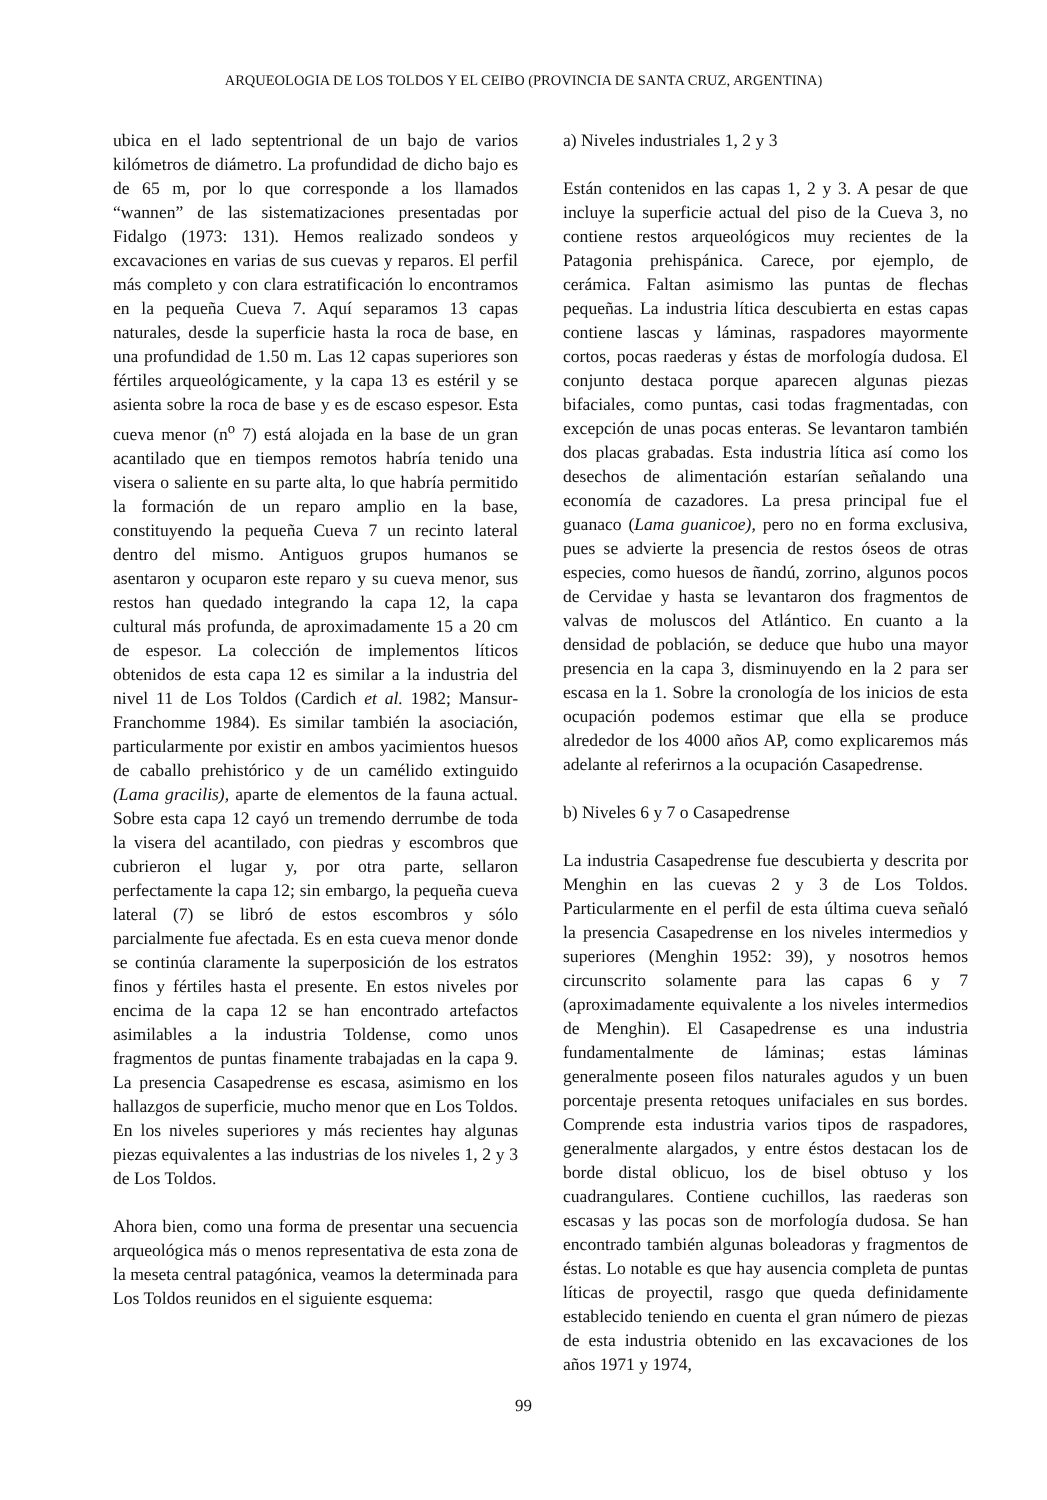ARQUEOLOGIA DE LOS TOLDOS Y EL CEIBO (PROVINCIA DE SANTA CRUZ, ARGENTINA)
ubica en el lado septentrional de un bajo de varios kilómetros de diámetro. La profundidad de dicho bajo es de 65 m, por lo que corresponde a los llamados “wannen” de las sistematizaciones presentadas por Fidalgo (1973: 131). Hemos realizado sondeos y excavaciones en varias de sus cuevas y reparos. El perfil más completo y con clara estratificación lo encontramos en la pequeña Cueva 7. Aquí separamos 13 capas naturales, desde la superficie hasta la roca de base, en una profundidad de 1.50 m. Las 12 capas superiores son fértiles arqueológicamente, y la capa 13 es estéril y se asienta sobre la roca de base y es de escaso espesor. Esta cueva menor (n<sup>o</sup> 7) está alojada en la base de un gran acantilado que en tiempos remotos habría tenido una visera o saliente en su parte alta, lo que habría permitido la formación de un reparo amplio en la base, constituyendo la pequeña Cueva 7 un recinto lateral dentro del mismo. Antiguos grupos humanos se asentaron y ocuparon este reparo y su cueva menor, sus restos han quedado integrando la capa 12, la capa cultural más profunda, de aproximadamente 15 a 20 cm de espesor. La colección de implementos líticos obtenidos de esta capa 12 es similar a la industria del nivel 11 de Los Toldos (Cardich et al. 1982; Mansur-Franchomme 1984). Es similar también la asociación, particularmente por existir en ambos yacimientos huesos de caballo prehistórico y de un camélido extinguido (Lama gracilis), aparte de elementos de la fauna actual. Sobre esta capa 12 cayó un tremendo derrumbe de toda la visera del acantilado, con piedras y escombros que cubrieron el lugar y, por otra parte, sellaron perfectamente la capa 12; sin embargo, la pequeña cueva lateral (7) se libró de estos escombros y sólo parcialmente fue afectada. Es en esta cueva menor donde se continúa claramente la superposición de los estratos finos y fértiles hasta el presente. En estos niveles por encima de la capa 12 se han encontrado artefactos asimilables a la industria Toldense, como unos fragmentos de puntas finamente trabajadas en la capa 9. La presencia Casapedrense es escasa, asimismo en los hallazgos de superficie, mucho menor que en Los Toldos. En los niveles superiores y más recientes hay algunas piezas equivalentes a las industrias de los niveles 1, 2 y 3 de Los Toldos.
Ahora bien, como una forma de presentar una secuencia arqueológica más o menos representativa de esta zona de la meseta central patagónica, veamos la determinada para Los Toldos reunidos en el siguiente esquema:
a) Niveles industriales 1, 2 y 3
Están contenidos en las capas 1, 2 y 3. A pesar de que incluye la superficie actual del piso de la Cueva 3, no contiene restos arqueológicos muy recientes de la Patagonia prehispánica. Carece, por ejemplo, de cerámica. Faltan asimismo las puntas de flechas pequeñas. La industria lítica descubierta en estas capas contiene lascas y láminas, raspadores mayormente cortos, pocas raederas y éstas de morfología dudosa. El conjunto destaca porque aparecen algunas piezas bifaciales, como puntas, casi todas fragmentadas, con excepción de unas pocas enteras. Se levantaron también dos placas grabadas. Esta industria lítica así como los desechos de alimentación estarían señalando una economía de cazadores. La presa principal fue el guanaco (Lama guanicoe), pero no en forma exclusiva, pues se advierte la presencia de restos óseos de otras especies, como huesos de ñandú, zorrino, algunos pocos de Cervidae y hasta se levantaron dos fragmentos de valvas de moluscos del Atlántico. En cuanto a la densidad de población, se deduce que hubo una mayor presencia en la capa 3, disminuyendo en la 2 para ser escasa en la 1. Sobre la cronología de los inicios de esta ocupación podemos estimar que ella se produce alrededor de los 4000 años AP, como explicaremos más adelante al referirnos a la ocupación Casapedrense.
b) Niveles 6 y 7 o Casapedrense
La industria Casapedrense fue descubierta y descrita por Menghin en las cuevas 2 y 3 de Los Toldos. Particularmente en el perfil de esta última cueva señaló la presencia Casapedrense en los niveles intermedios y superiores (Menghin 1952: 39), y nosotros hemos circunscrito solamente para las capas 6 y 7 (aproximadamente equivalente a los niveles intermedios de Menghin). El Casapedrense es una industria fundamentalmente de láminas; estas láminas generalmente poseen filos naturales agudos y un buen porcentaje presenta retoques unifaciales en sus bordes. Comprende esta industria varios tipos de raspadores, generalmente alargados, y entre éstos destacan los de borde distal oblicuo, los de bisel obtuso y los cuadrangulares. Contiene cuchillos, las raederas son escasas y las pocas son de morfología dudosa. Se han encontrado también algunas boleadoras y fragmentos de éstas. Lo notable es que hay ausencia completa de puntas líticas de proyectil, rasgo que queda definidamente establecido teniendo en cuenta el gran número de piezas de esta industria obtenido en las excavaciones de los años 1971 y 1974,
99